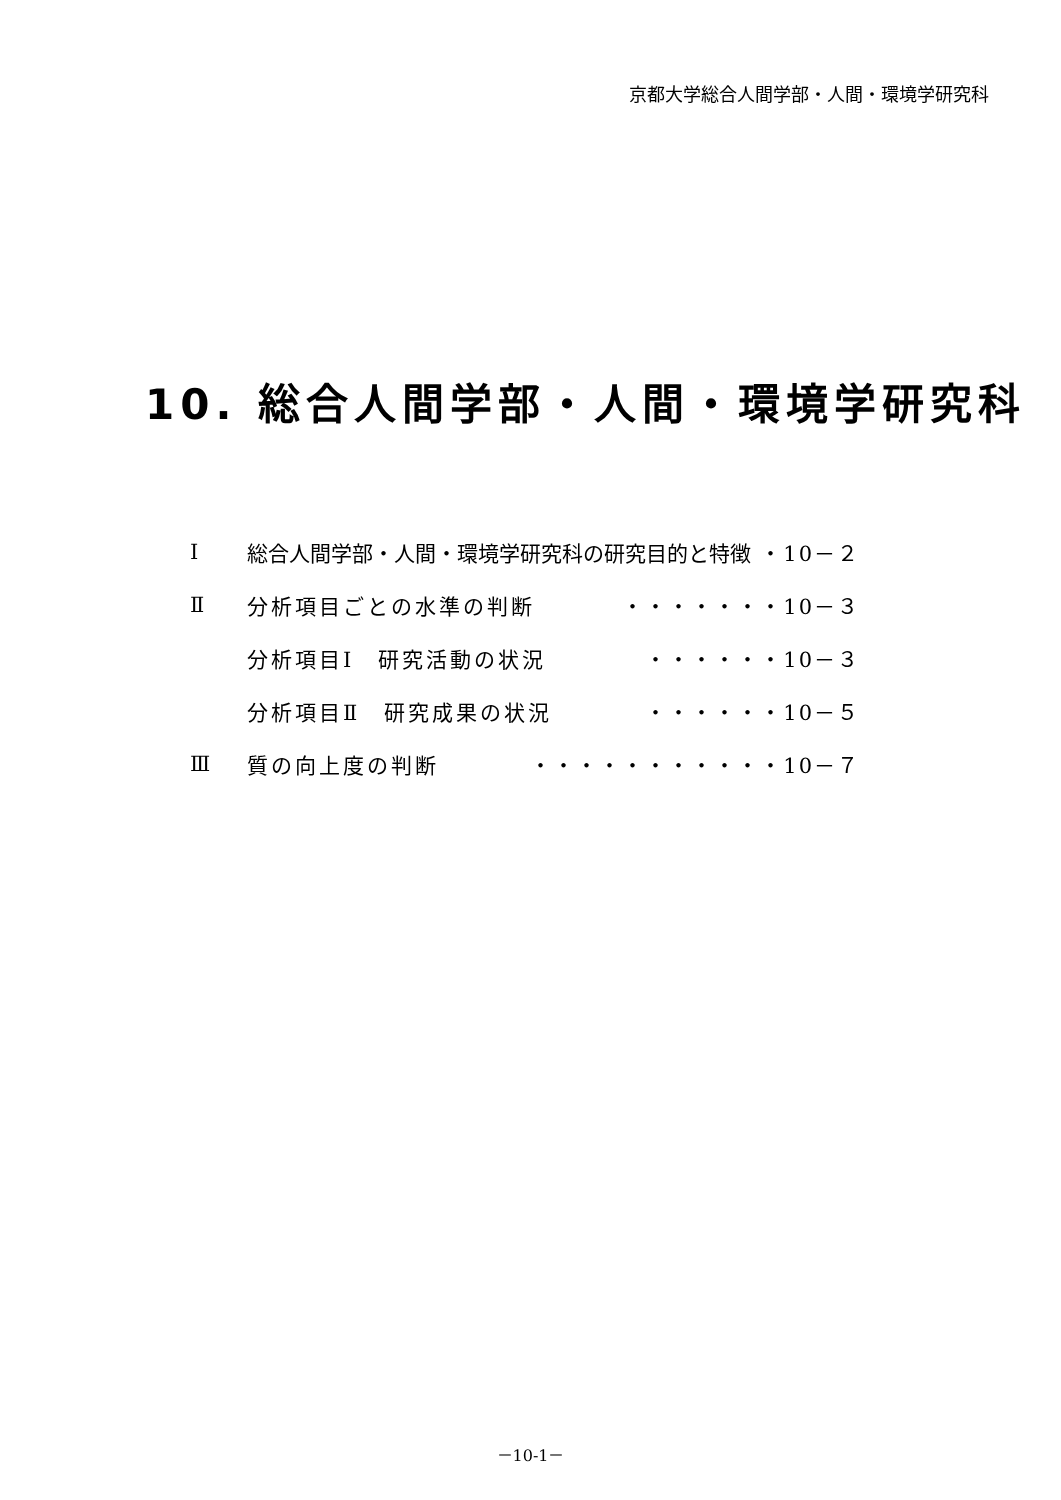京都大学総合人間学部・人間・環境学研究科
10. 総合人間学部・人間・環境学研究科
Ⅰ 総合人間学部・人間・環境学研究科の研究目的と特徴 ・10－２
Ⅱ 分析項目ごとの水準の判断 ・・・・・・・10－３
分析項目Ⅰ　研究活動の状況 ・・・・・・10－３
分析項目Ⅱ　研究成果の状況 ・・・・・・10－５
Ⅲ 質の向上度の判断 ・・・・・・・・・・・10－７
－10-1－